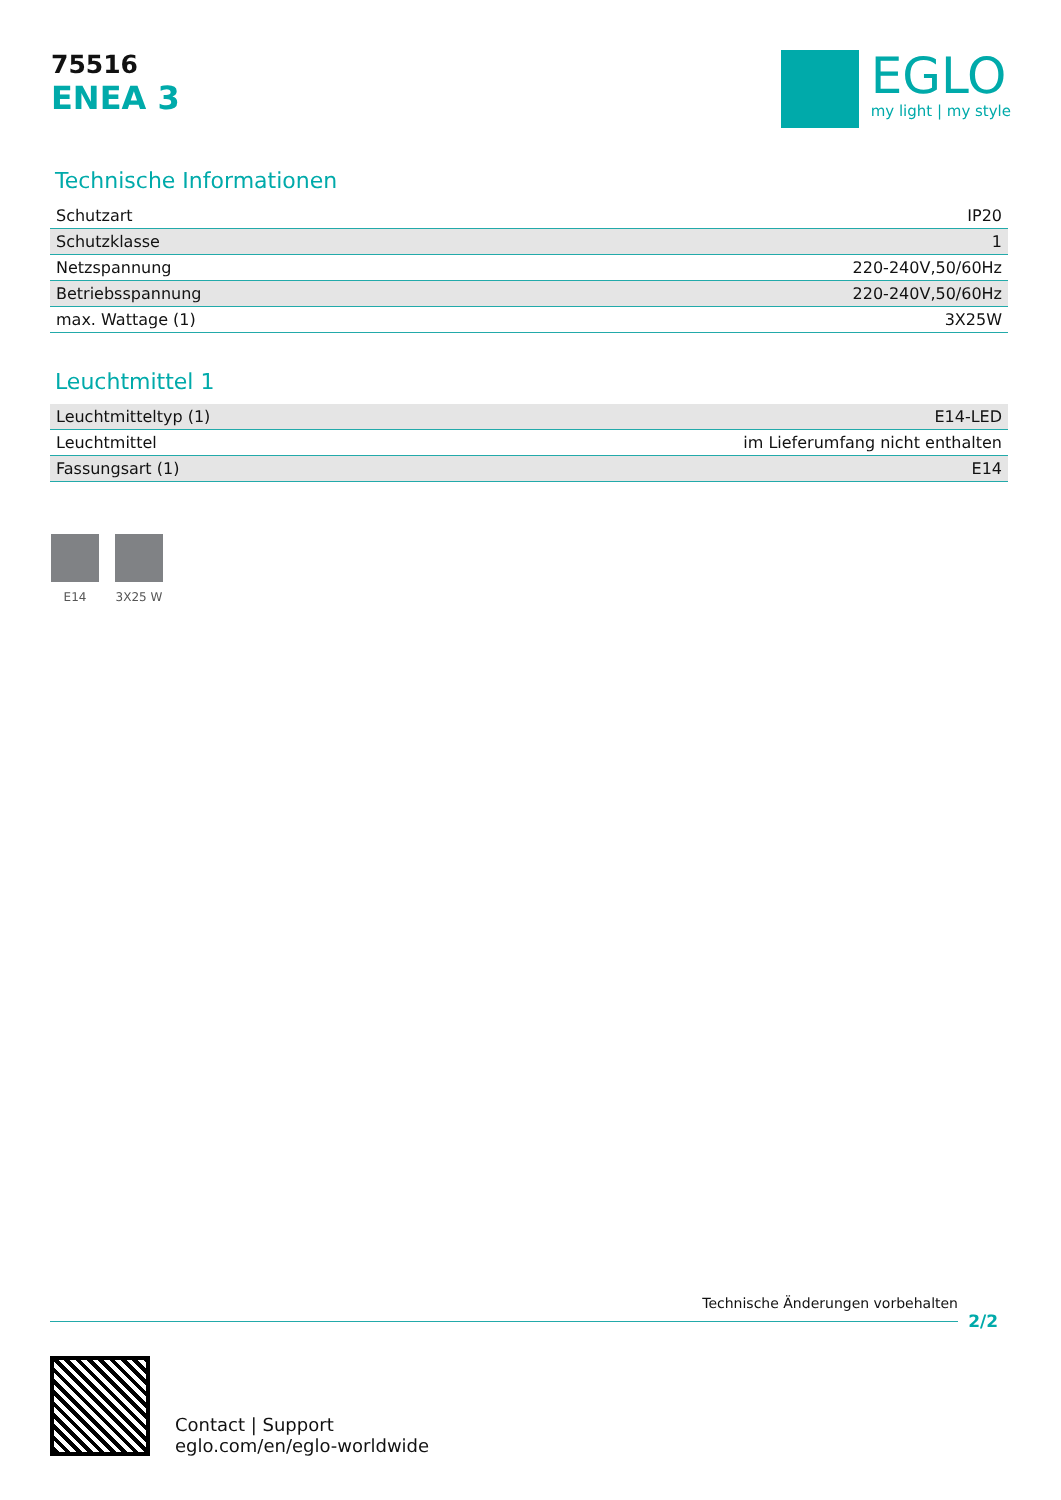75516
ENEA 3
EGLO
my light | my style
Technische Informationen
| Schutzart | IP20 |
| Schutzklasse | 1 |
| Netzspannung | 220-240V,50/60Hz |
| Betriebsspannung | 220-240V,50/60Hz |
| max. Wattage (1) | 3X25W |
Leuchtmittel 1
| Leuchtmitteltyp (1) | E14-LED |
| Leuchtmittel | im Lieferumfang nicht enthalten |
| Fassungsart (1) | E14 |
E14 3X25 W
Technische Änderungen vorbehalten
2/2
Contact | Support
eglo.com/en/eglo-worldwide